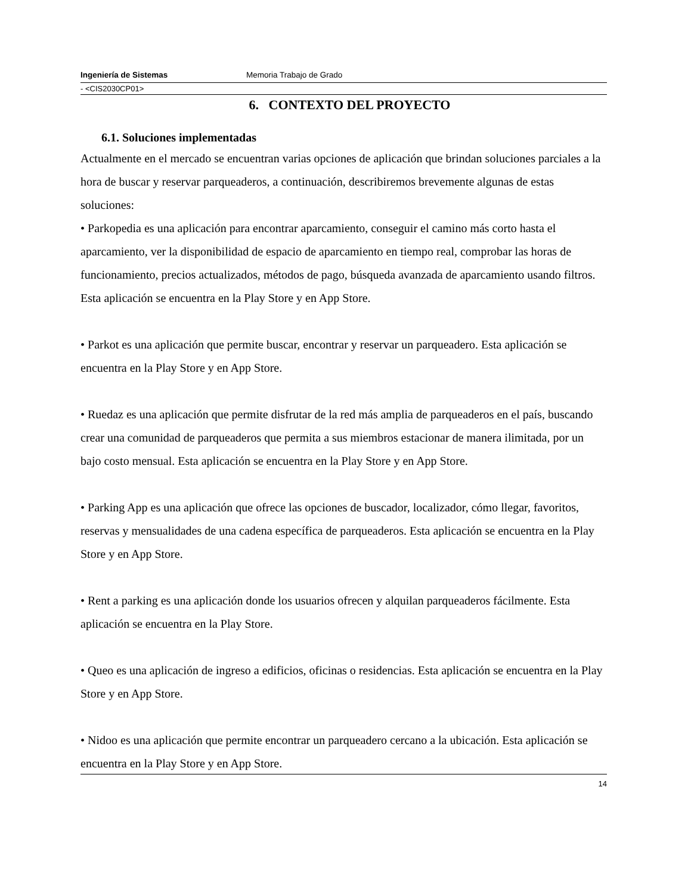Ingeniería de Sistemas Memoria Trabajo de Grado
- <CIS2030CP01>
6. CONTEXTO DEL PROYECTO
6.1. Soluciones implementadas
Actualmente en el mercado se encuentran varias opciones de aplicación que brindan soluciones parciales a la hora de buscar y reservar parqueaderos, a continuación, describiremos brevemente algunas de estas soluciones:
• Parkopedia es una aplicación para encontrar aparcamiento, conseguir el camino más corto hasta el aparcamiento, ver la disponibilidad de espacio de aparcamiento en tiempo real, comprobar las horas de funcionamiento, precios actualizados, métodos de pago, búsqueda avanzada de aparcamiento usando filtros. Esta aplicación se encuentra en la Play Store y en App Store.
• Parkot es una aplicación que permite buscar, encontrar y reservar un parqueadero. Esta aplicación se encuentra en la Play Store y en App Store.
• Ruedaz es una aplicación que permite disfrutar de la red más amplia de parqueaderos en el país, buscando crear una comunidad de parqueaderos que permita a sus miembros estacionar de manera ilimitada, por un bajo costo mensual. Esta aplicación se encuentra en la Play Store y en App Store.
• Parking App es una aplicación que ofrece las opciones de buscador, localizador, cómo llegar, favoritos, reservas y mensualidades de una cadena específica de parqueaderos. Esta aplicación se encuentra en la Play Store y en App Store.
• Rent a parking es una aplicación donde los usuarios ofrecen y alquilan parqueaderos fácilmente. Esta aplicación se encuentra en la Play Store.
• Queo es una aplicación de ingreso a edificios, oficinas o residencias. Esta aplicación se encuentra en la Play Store y en App Store.
• Nidoo es una aplicación que permite encontrar un parqueadero cercano a la ubicación. Esta aplicación se encuentra en la Play Store y en App Store.
14